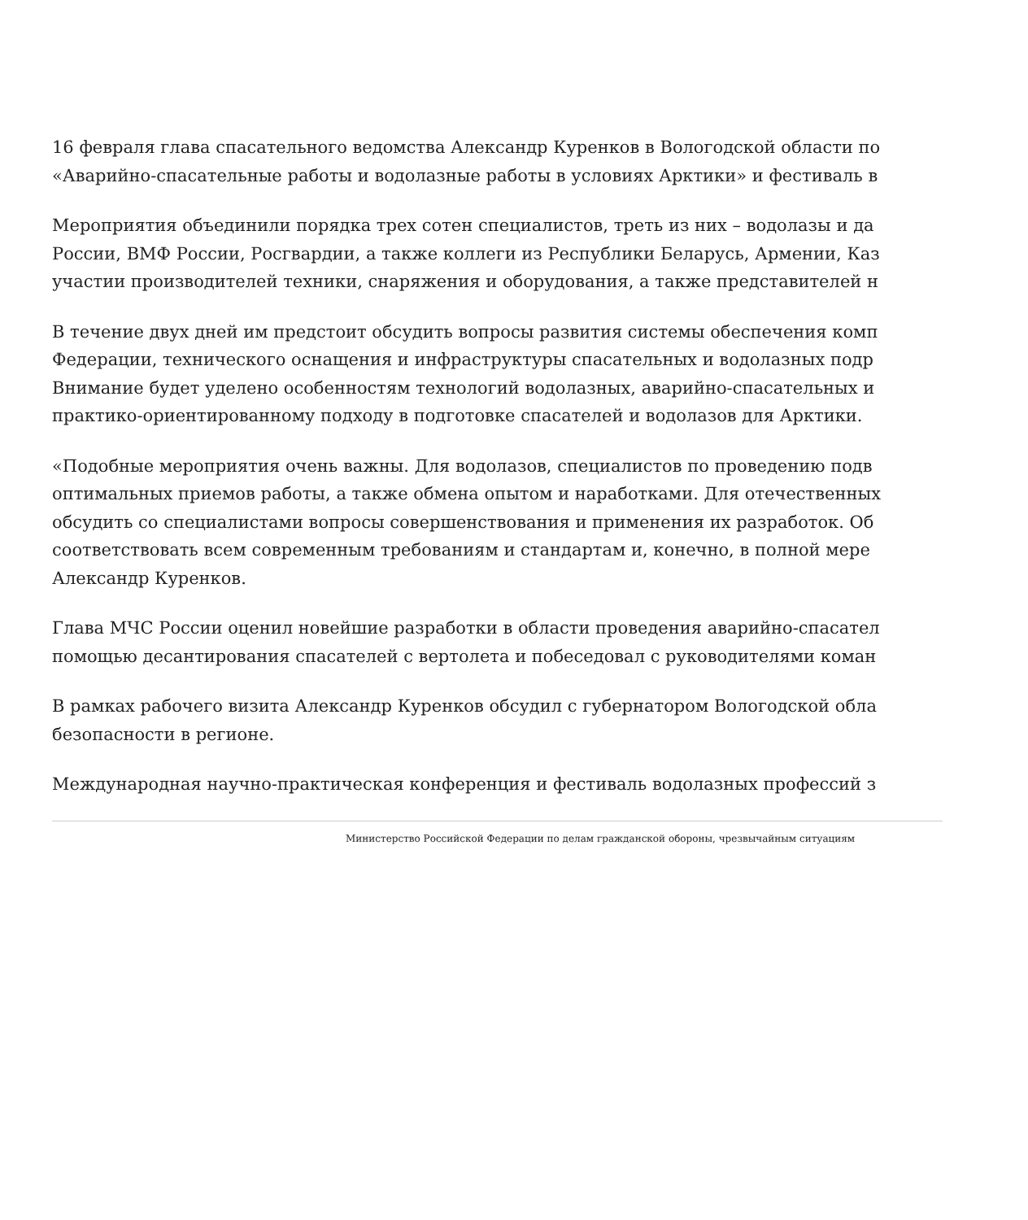16 февраля глава спасательного ведомства Александр Куренков в Вологодской области по
«Аварийно-спасательные работы и водолазные работы в условиях Арктики» и фестиваль в
Мероприятия объединили порядка трех сотен специалистов, треть из них – водолазы и да
России, ВМФ России, Росгвардии, а также коллеги из Республики Беларусь, Армении, Каз
участии производителей техники, снаряжения и оборудования, а также представителей н
В течение двух дней им предстоит обсудить вопросы развития системы обеспечения комп
Федерации, технического оснащения и инфраструктуры спасательных и водолазных подр
Внимание будет уделено особенностям технологий водолазных, аварийно-спасательных и
практико-ориентированному подходу в подготовке спасателей и водолазов для Арктики.
«Подобные мероприятия очень важны. Для водолазов, специалистов по проведению подв
оптимальных приемов работы, а также обмена опытом и наработками. Для отечественных
обсудить со специалистами вопросы совершенствования и применения их разработок. Об
соответствовать всем современным требованиям и стандартам и, конечно, в полной мере
Александр Куренков.
Глава МЧС России оценил новейшие разработки в области проведения аварийно-спасател
помощью десантирования спасателей с вертолета и побеседовал с руководителями коман
В рамках рабочего визита Александр Куренков обсудил с губернатором Вологодской обла
безопасности в регионе.
Международная научно-практическая конференция и фестиваль водолазных профессий з
Министерство Российской Федерации по делам гражданской обороны, чрезвычайным ситуациям